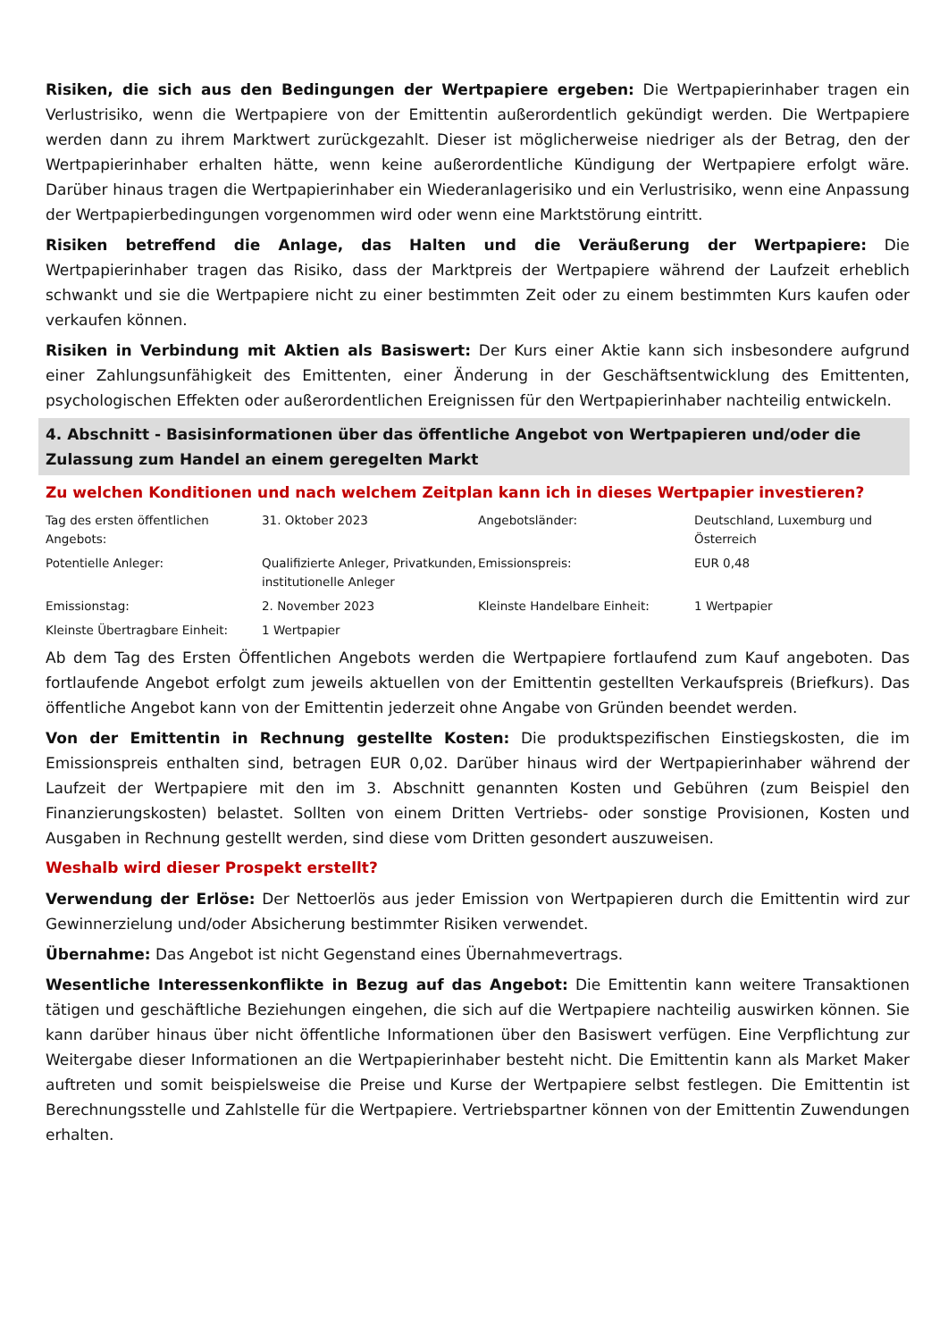Risiken, die sich aus den Bedingungen der Wertpapiere ergeben: Die Wertpapierinhaber tragen ein Verlustrisiko, wenn die Wertpapiere von der Emittentin außerordentlich gekündigt werden. Die Wertpapiere werden dann zu ihrem Marktwert zurückgezahlt. Dieser ist möglicherweise niedriger als der Betrag, den der Wertpapierinhaber erhalten hätte, wenn keine außerordentliche Kündigung der Wertpapiere erfolgt wäre. Darüber hinaus tragen die Wertpapierinhaber ein Wiederanlagerisiko und ein Verlustrisiko, wenn eine Anpassung der Wertpapierbedingungen vorgenommen wird oder wenn eine Marktstörung eintritt.
Risiken betreffend die Anlage, das Halten und die Veräußerung der Wertpapiere: Die Wertpapierinhaber tragen das Risiko, dass der Marktpreis der Wertpapiere während der Laufzeit erheblich schwankt und sie die Wertpapiere nicht zu einer bestimmten Zeit oder zu einem bestimmten Kurs kaufen oder verkaufen können.
Risiken in Verbindung mit Aktien als Basiswert: Der Kurs einer Aktie kann sich insbesondere aufgrund einer Zahlungsunfähigkeit des Emittenten, einer Änderung in der Geschäftsentwicklung des Emittenten, psychologischen Effekten oder außerordentlichen Ereignissen für den Wertpapierinhaber nachteilig entwickeln.
4. Abschnitt - Basisinformationen über das öffentliche Angebot von Wertpapieren und/oder die Zulassung zum Handel an einem geregelten Markt
Zu welchen Konditionen und nach welchem Zeitplan kann ich in dieses Wertpapier investieren?
| Tag des ersten öffentlichen Angebots: | 31. Oktober 2023 | Angebotsländer: | Deutschland, Luxemburg und Österreich |
| Potentielle Anleger: | Qualifizierte Anleger, Privatkunden, institutionelle Anleger | Emissionspreis: | EUR 0,48 |
| Emissionstag: | 2. November 2023 | Kleinste Handelbare Einheit: | 1 Wertpapier |
| Kleinste Übertragbare Einheit: | 1 Wertpapier | | |
Ab dem Tag des Ersten Öffentlichen Angebots werden die Wertpapiere fortlaufend zum Kauf angeboten. Das fortlaufende Angebot erfolgt zum jeweils aktuellen von der Emittentin gestellten Verkaufspreis (Briefkurs). Das öffentliche Angebot kann von der Emittentin jederzeit ohne Angabe von Gründen beendet werden.
Von der Emittentin in Rechnung gestellte Kosten: Die produktspezifischen Einstiegskosten, die im Emissionspreis enthalten sind, betragen EUR 0,02. Darüber hinaus wird der Wertpapierinhaber während der Laufzeit der Wertpapiere mit den im 3. Abschnitt genannten Kosten und Gebühren (zum Beispiel den Finanzierungskosten) belastet. Sollten von einem Dritten Vertriebs- oder sonstige Provisionen, Kosten und Ausgaben in Rechnung gestellt werden, sind diese vom Dritten gesondert auszuweisen.
Weshalb wird dieser Prospekt erstellt?
Verwendung der Erlöse: Der Nettoerlös aus jeder Emission von Wertpapieren durch die Emittentin wird zur Gewinnerzielung und/oder Absicherung bestimmter Risiken verwendet.
Übernahme: Das Angebot ist nicht Gegenstand eines Übernahmevertrags.
Wesentliche Interessenkonflikte in Bezug auf das Angebot: Die Emittentin kann weitere Transaktionen tätigen und geschäftliche Beziehungen eingehen, die sich auf die Wertpapiere nachteilig auswirken können. Sie kann darüber hinaus über nicht öffentliche Informationen über den Basiswert verfügen. Eine Verpflichtung zur Weitergabe dieser Informationen an die Wertpapierinhaber besteht nicht. Die Emittentin kann als Market Maker auftreten und somit beispielsweise die Preise und Kurse der Wertpapiere selbst festlegen. Die Emittentin ist Berechnungsstelle und Zahlstelle für die Wertpapiere. Vertriebspartner können von der Emittentin Zuwendungen erhalten.